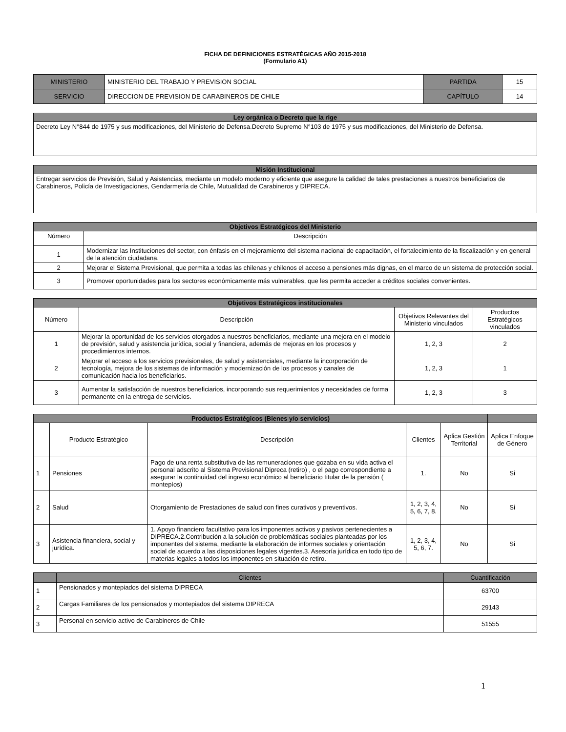FICHA DE DEFINICIONES ESTRATÉGICAS AÑO 2015-2018
(Formulario A1)
| MINISTERIO | MINISTERIO DEL TRABAJO Y PREVISION SOCIAL | PARTIDA | 15 |
| SERVICIO | DIRECCION DE PREVISION DE CARABINEROS DE CHILE | CAPÍTULO | 14 |
| Ley orgánica o Decreto que la rige |
| Decreto Ley N°844 de 1975 y sus modificaciones, del Ministerio de Defensa.Decreto Supremo N°103 de 1975 y sus modificaciones, del Ministerio de Defensa. |
| Misión Institucional |
| Entregar servicios de Previsión, Salud y Asistencias, mediante un modelo moderno y eficiente que asegure la calidad de tales prestaciones a nuestros beneficiarios de Carabineros, Policía de Investigaciones, Gendarmería de Chile, Mutualidad de Carabineros y DIPRECA. |
| Objetivos Estratégicos del Ministerio | |
| Número | Descripción |
| 1 | Modernizar las Instituciones del sector, con énfasis en el mejoramiento del sistema nacional de capacitación, el fortalecimiento de la fiscalización y en general de la atención ciudadana. |
| 2 | Mejorar el Sistema Previsional, que permita a todas las chilenas y chilenos el acceso a pensiones más dignas, en el marco de un sistema de protección social. |
| 3 | Promover oportunidades para los sectores económicamente más vulnerables, que les permita acceder a créditos sociales convenientes. |
| Objetivos Estratégicos institucionales | | | |
| Número | Descripción | Objetivos Relevantes del Ministerio vinculados | Productos Estratégicos vinculados |
| 1 | Mejorar la oportunidad de los servicios otorgados a nuestros beneficiarios, mediante una mejora en el modelo de previsión, salud y asistencia jurídica, social y financiera, además de mejoras en los procesos y procedimientos internos. | 1, 2, 3 | 2 |
| 2 | Mejorar el acceso a los servicios previsionales, de salud y asistenciales, mediante la incorporación de tecnología, mejora de los sistemas de información y modernización de los procesos y canales de comunicación hacia los beneficiarios. | 1, 2, 3 | 1 |
| 3 | Aumentar la satisfacción de nuestros beneficiarios, incorporando sus requerimientos y necesidades de forma permanente en la entrega de servicios. | 1, 2, 3 | 3 |
| Productos Estratégicos (Bienes y/o servicios) | | | | | |
| | Producto Estratégico | Descripción | Clientes | Aplica Gestión Territorial | Aplica Enfoque de Género |
| 1 | Pensiones | Pago de una renta substitutiva de las remuneraciones que gozaba en su vida activa el personal adscrito al Sistema Previsional Dipreca (retiro) , o el pago correspondiente a asegurar la continuidad del ingreso económico al beneficiario titular de la pensión ( montepìos) | 1. | No | Si |
| 2 | Salud | Otorgamiento de Prestaciones de salud con fines curativos y preventivos. | 1, 2, 3, 4, 5, 6, 7, 8. | No | Si |
| 3 | Asistencia financiera, social y jurídica. | 1. Apoyo financiero facultativo para los imponentes activos y pasivos pertenecientes a DIPRECA.2.Contribución a la solución de problemáticas sociales planteadas por los imponentes del sistema, mediante la elaboración de informes sociales y orientación social de acuerdo a las disposiciones legales vigentes.3. Asesoría jurídica en todo tipo de materias legales a todos los imponentes en situación de retiro. | 1, 2, 3, 4, 5, 6, 7. | No | Si |
| | Clientes | Cuantificación |
| --- | --- | --- |
| 1 | Pensionados y montepiados del sistema DIPRECA | 63700 |
| 2 | Cargas Familiares de los pensionados y montepiados del sistema DIPRECA | 29143 |
| 3 | Personal en servicio activo de Carabineros de Chile | 51555 |
1